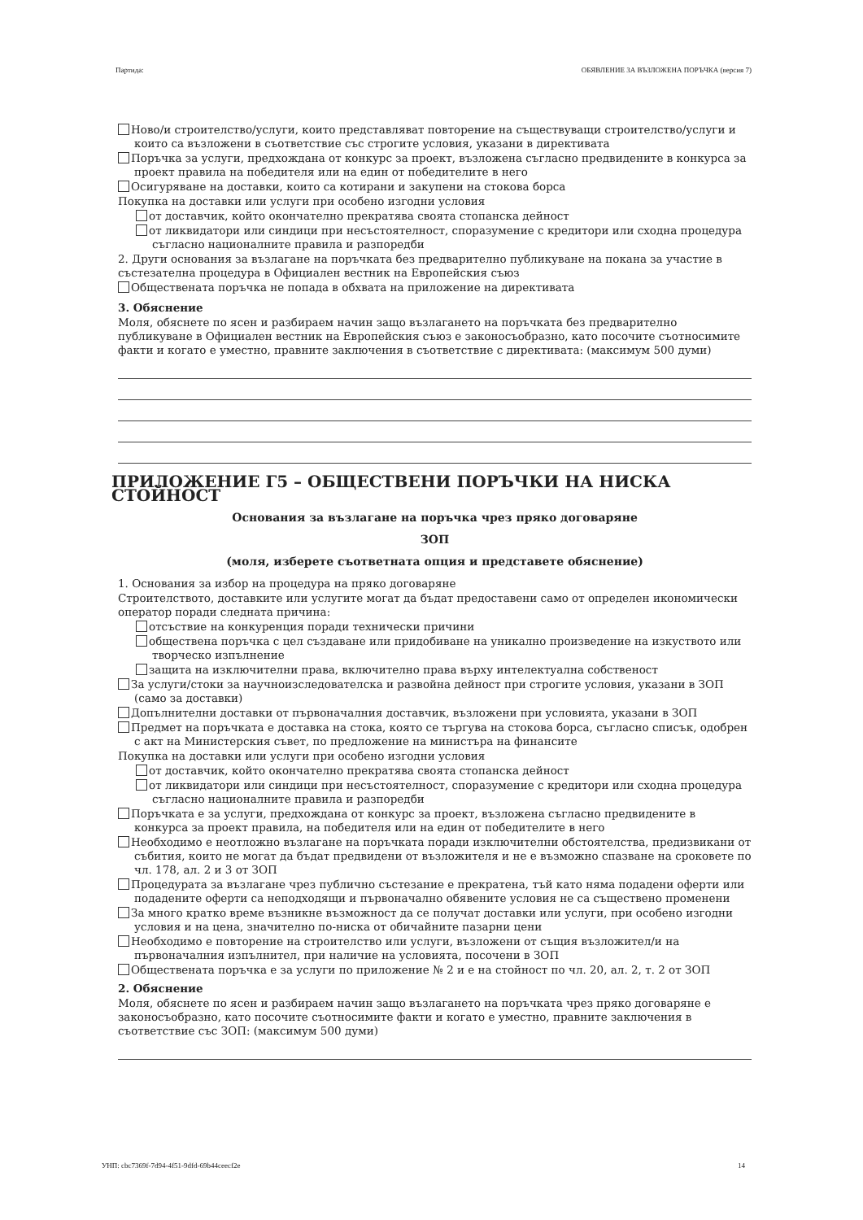Партида: ОБЯВЛЕНИЕ ЗА ВЪЗЛОЖЕНА ПОРЪЧКА (версия 7)
Ново/и строителство/услуги, които представляват повторение на съществуващи строителство/услуги и които са възложени в съответствие със строгите условия, указани в директивата
Поръчка за услуги, предхождана от конкурс за проект, възложена съгласно предвидените в конкурса за проект правила на победителя или на един от победителите в него
Осигуряване на доставки, които са котирани и закупени на стокова борса
Покупка на доставки или услуги при особено изгодни условия
от доставчик, който окончателно прекратява своята стопанска дейност
от ликвидатори или синдици при несъстоятелност, споразумение с кредитори или сходна процедура съгласно националните правила и разпоредби
2. Други основания за възлагане на поръчката без предварително публикуване на покана за участие в състезателна процедура в Официален вестник на Европейския съюз
Обществената поръчка не попада в обхвата на приложение на директивата
3. Обяснение
Моля, обяснете по ясен и разбираем начин защо възлагането на поръчката без предварително публикуване в Официален вестник на Европейския съюз е законосъобразно, като посочите съотносимите факти и когато е уместно, правните заключения в съответствие с директивата: (максимум 500 думи)
ПРИЛОЖЕНИЕ Г5 – ОБЩЕСТВЕНИ ПОРЪЧКИ НА НИСКА СТОЙНОСТ
Основания за възлагане на поръчка чрез пряко договаряне
ЗОП
(моля, изберете съответната опция и представете обяснение)
1. Основания за избор на процедура на пряко договаряне
Строителството, доставките или услугите могат да бъдат предоставени само от определен икономически оператор поради следната причина:
отсъствие на конкуренция поради технически причини
обществена поръчка с цел създаване или придобиване на уникално произведение на изкуството или творческо изпълнение
защита на изключителни права, включително права върху интелектуална собственост
За услуги/стоки за научноизследователска и развойна дейност при строгите условия, указани в ЗОП (само за доставки)
Допълнителни доставки от първоначалния доставчик, възложени при условията, указани в ЗОП
Предмет на поръчката е доставка на стока, която се търгува на стокова борса, съгласно списък, одобрен с акт на Министерския съвет, по предложение на министъра на финансите
Покупка на доставки или услуги при особено изгодни условия
от доставчик, който окончателно прекратява своята стопанска дейност
от ликвидатори или синдици при несъстоятелност, споразумение с кредитори или сходна процедура съгласно националните правила и разпоредби
Поръчката е за услуги, предхождана от конкурс за проект, възложена съгласно предвидените в конкурса за проект правила, на победителя или на един от победителите в него
Необходимо е неотложно възлагане на поръчката поради изключителни обстоятелства, предизвикани от събития, които не могат да бъдат предвидени от възложителя и не е възможно спазване на сроковете по чл. 178, ал. 2 и 3 от ЗОП
Процедурата за възлагане чрез публично състезание е прекратена, тъй като няма подадени оферти или подадените оферти са неподходящи и първоначално обявените условия не са съществено променени
За много кратко време възникне възможност да се получат доставки или услуги, при особено изгодни условия и на цена, значително по-ниска от обичайните пазарни цени
Необходимо е повторение на строителство или услуги, възложени от същия възложител/и на първоначалния изпълнител, при наличие на условията, посочени в ЗОП
Обществената поръчка е за услуги по приложение № 2 и е на стойност по чл. 20, ал. 2, т. 2 от ЗОП
2. Обяснение
Моля, обяснете по ясен и разбираем начин защо възлагането на поръчката чрез пряко договаряне е законосъобразно, като посочите съотносимите факти и когато е уместно, правните заключения в съответствие със ЗОП: (максимум 500 думи)
УНП: cbc7369f-7d94-4f51-9dfd-69b44ceecf2e 14